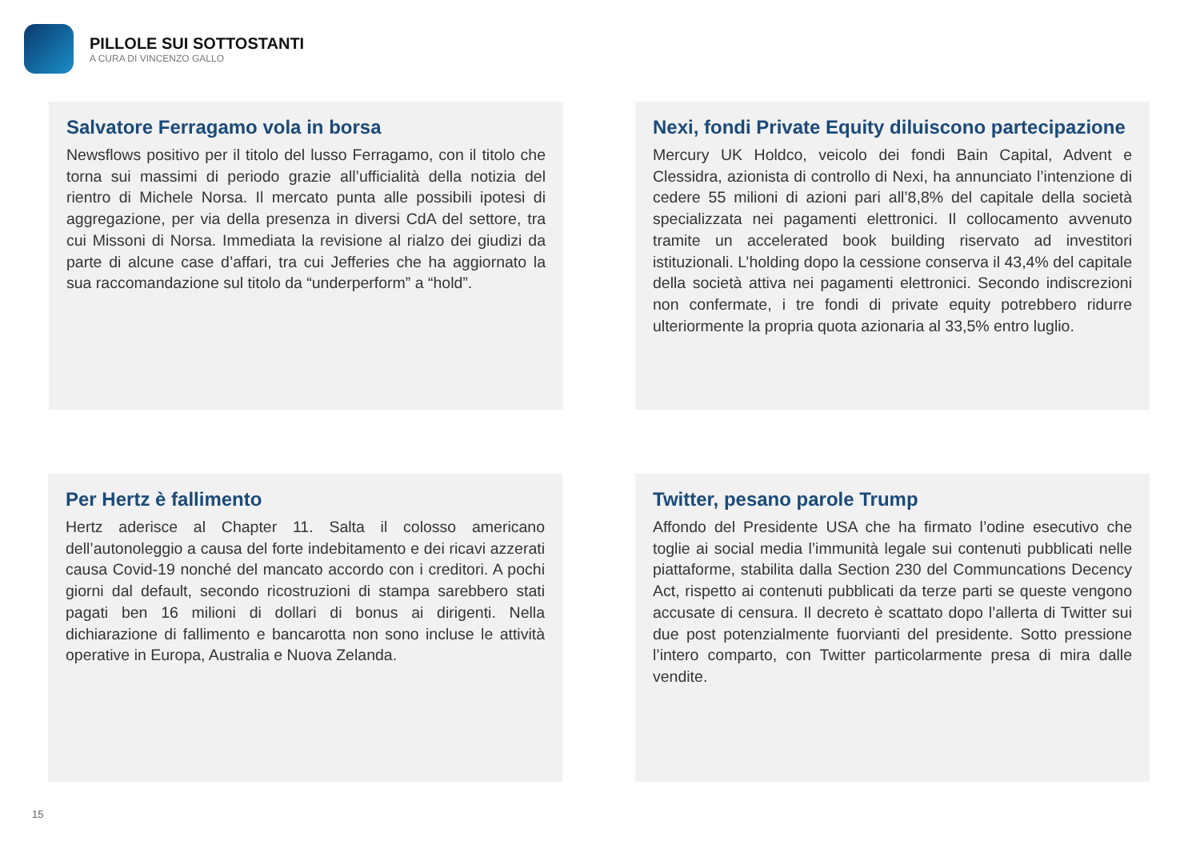PILLOLE SUI SOTTOSTANTI
A CURA DI VINCENZO GALLO
Salvatore Ferragamo vola in borsa
Newsflows positivo per il titolo del lusso Ferragamo, con il titolo che torna sui massimi di periodo grazie all’ufficialità della notizia del rientro di Michele Norsa. Il mercato punta alle possibili ipotesi di aggregazione, per via della presenza in diversi CdA del settore, tra cui Missoni di Norsa. Immediata la revisione al rialzo dei giudizi da parte di alcune case d’affari, tra cui Jefferies che ha aggiornato la sua raccomandazione sul titolo da “underperform” a “hold”.
Nexi, fondi Private Equity diluiscono partecipazione
Mercury UK Holdco, veicolo dei fondi Bain Capital, Advent e Clessidra, azionista di controllo di Nexi, ha annunciato l’intenzione di cedere 55 milioni di azioni pari all’8,8% del capitale della società specializzata nei pagamenti elettronici. Il collocamento avvenuto tramite un accelerated book building riservato ad investitori istituzionali. L’holding dopo la cessione conserva il 43,4% del capitale della società attiva nei pagamenti elettronici. Secondo indiscrezioni non confermate, i tre fondi di private equity potrebbero ridurre ulteriormente la propria quota azionaria al 33,5% entro luglio.
Per Hertz è fallimento
Hertz aderisce al Chapter 11. Salta il colosso americano dell’autonoleggio a causa del forte indebitamento e dei ricavi azzerati causa Covid-19 nonché del mancato accordo con i creditori. A pochi giorni dal default, secondo ricostruzioni di stampa sarebbero stati pagati ben 16 milioni di dollari di bonus ai dirigenti. Nella dichiarazione di fallimento e bancarotta non sono incluse le attività operative in Europa, Australia e Nuova Zelanda.
Twitter, pesano parole Trump
Affondo del Presidente USA che ha firmato l’odine esecutivo che toglie ai social media l’immunità legale sui contenuti pubblicati nelle piattaforme, stabilita dalla Section 230 del Communcations Decency Act, rispetto ai contenuti pubblicati da terze parti se queste vengono accusate di censura. Il decreto è scattato dopo l’allerta di Twitter sui due post potenzialmente fuorvianti del presidente. Sotto pressione l’intero comparto, con Twitter particolarmente presa di mira dalle vendite.
15